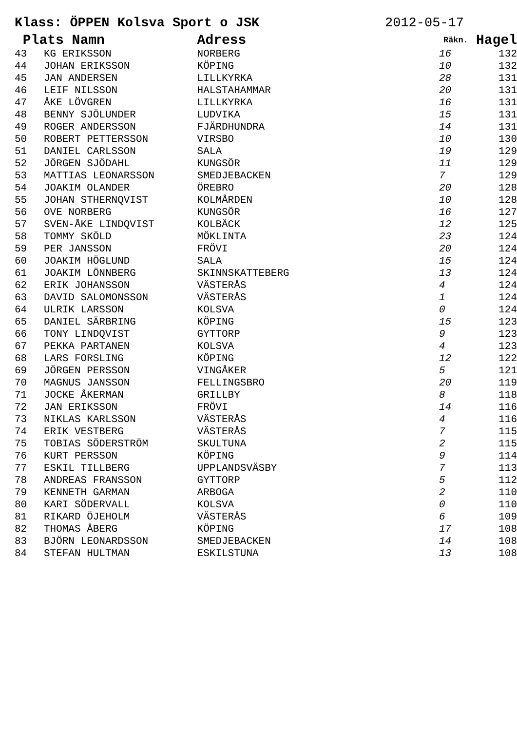Klass: ÖPPEN Kolsva Sport o JSK 2012-05-17
| Plats Namn | | Adress | Räkn. | Hagel |
| --- | --- | --- | --- | --- |
| 43 | KG ERIKSSON | NORBERG | 16 | 132 |
| 44 | JOHAN ERIKSSON | KÖPING | 10 | 132 |
| 45 | JAN ANDERSEN | LILLKYRKA | 28 | 131 |
| 46 | LEIF NILSSON | HALSTAHAMMAR | 20 | 131 |
| 47 | ÅKE LÖVGREN | LILLKYRKA | 16 | 131 |
| 48 | BENNY SJÖLUNDER | LUDVIKA | 15 | 131 |
| 49 | ROGER ANDERSSON | FJÄRDHUNDRA | 14 | 131 |
| 50 | ROBERT PETTERSSON | VIRSBO | 10 | 130 |
| 51 | DANIEL CARLSSON | SALA | 19 | 129 |
| 52 | JÖRGEN SJÖDAHL | KUNGSÖR | 11 | 129 |
| 53 | MATTIAS LEONARSSON | SMEDJEBACKEN | 7 | 129 |
| 54 | JOAKIM OLANDER | ÖREBRO | 20 | 128 |
| 55 | JOHAN STHERNQVIST | KOLMÅRDEN | 10 | 128 |
| 56 | OVE NORBERG | KUNGSÖR | 16 | 127 |
| 57 | SVEN-ÅKE LINDQVIST | KOLBÄCK | 12 | 125 |
| 58 | TOMMY SKÖLD | MÖKLINTA | 23 | 124 |
| 59 | PER JANSSON | FRÖVI | 20 | 124 |
| 60 | JOAKIM HÖGLUND | SALA | 15 | 124 |
| 61 | JOAKIM LÖNNBERG | SKINNSKATTEBERG | 13 | 124 |
| 62 | ERIK JOHANSSON | VÄSTERÅS | 4 | 124 |
| 63 | DAVID SALOMONSSON | VÄSTERÅS | 1 | 124 |
| 64 | ULRIK LARSSON | KOLSVA | 0 | 124 |
| 65 | DANIEL SÄRBRING | KÖPING | 15 | 123 |
| 66 | TONY LINDQVIST | GYTTORP | 9 | 123 |
| 67 | PEKKA PARTANEN | KOLSVA | 4 | 123 |
| 68 | LARS FORSLING | KÖPING | 12 | 122 |
| 69 | JÖRGEN PERSSON | VINGÅKER | 5 | 121 |
| 70 | MAGNUS JANSSON | FELLINGSBRO | 20 | 119 |
| 71 | JOCKE ÅKERMAN | GRILLBY | 8 | 118 |
| 72 | JAN ERIKSSON | FRÖVI | 14 | 116 |
| 73 | NIKLAS KARLSSON | VÄSTERÅS | 4 | 116 |
| 74 | ERIK VESTBERG | VÄSTERÅS | 7 | 115 |
| 75 | TOBIAS SÖDERSTRÖM | SKULTUNA | 2 | 115 |
| 76 | KURT PERSSON | KÖPING | 9 | 114 |
| 77 | ESKIL TILLBERG | UPPLANDSVÄSBY | 7 | 113 |
| 78 | ANDREAS FRANSSON | GYTTORP | 5 | 112 |
| 79 | KENNETH GARMAN | ARBOGA | 2 | 110 |
| 80 | KARI SÖDERVALL | KOLSVA | 0 | 110 |
| 81 | RIKARD ÖJEHOLM | VÄSTERÅS | 6 | 109 |
| 82 | THOMAS ÅBERG | KÖPING | 17 | 108 |
| 83 | BJÖRN LEONARDSSON | SMEDJEBACKEN | 14 | 108 |
| 84 | STEFAN HULTMAN | ESKILSTUNA | 13 | 108 |